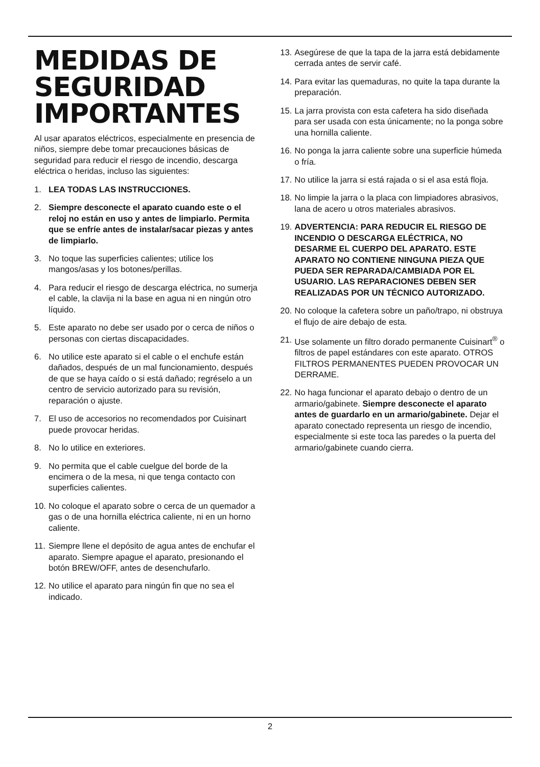MEDIDAS DE SEGURIDAD IMPORTANTES
Al usar aparatos eléctricos, especialmente en presencia de niños, siempre debe tomar precauciones básicas de seguridad para reducir el riesgo de incendio, descarga eléctrica o heridas, incluso las siguientes:
1. LEA TODAS LAS INSTRUCCIONES.
2. Siempre desconecte el aparato cuando este o el reloj no están en uso y antes de limpiarlo. Permita que se enfríe antes de instalar/sacar piezas y antes de limpiarlo.
3. No toque las superficies calientes; utilice los mangos/asas y los botones/perillas.
4. Para reducir el riesgo de descarga eléctrica, no sumerja el cable, la clavija ni la base en agua ni en ningún otro líquido.
5. Este aparato no debe ser usado por o cerca de niños o personas con ciertas discapacidades.
6. No utilice este aparato si el cable o el enchufe están dañados, después de un mal funcionamiento, después de que se haya caído o si está dañado; regréselo a un centro de servicio autorizado para su revisión, reparación o ajuste.
7. El uso de accesorios no recomendados por Cuisinart puede provocar heridas.
8. No lo utilice en exteriores.
9. No permita que el cable cuelgue del borde de la encimera o de la mesa, ni que tenga contacto con superficies calientes.
10. No coloque el aparato sobre o cerca de un quemador a gas o de una hornilla eléctrica caliente, ni en un horno caliente.
11. Siempre llene el depósito de agua antes de enchufar el aparato. Siempre apague el aparato, presionando el botón BREW/OFF, antes de desenchufarlo.
12. No utilice el aparato para ningún fin que no sea el indicado.
13. Asegúrese de que la tapa de la jarra está debidamente cerrada antes de servir café.
14. Para evitar las quemaduras, no quite la tapa durante la preparación.
15. La jarra provista con esta cafetera ha sido diseñada para ser usada con esta únicamente; no la ponga sobre una hornilla caliente.
16. No ponga la jarra caliente sobre una superficie húmeda o fría.
17. No utilice la jarra si está rajada o si el asa está floja.
18. No limpie la jarra o la placa con limpiadores abrasivos, lana de acero u otros materiales abrasivos.
19. ADVERTENCIA: PARA REDUCIR EL RIESGO DE INCENDIO O DESCARGA ELÉCTRICA, NO DESARME EL CUERPO DEL APARATO. ESTE APARATO NO CONTIENE NINGUNA PIEZA QUE PUEDA SER REPARADA/CAMBIADA POR EL USUARIO. LAS REPARACIONES DEBEN SER REALIZADAS POR UN TÉCNICO AUTORIZADO.
20. No coloque la cafetera sobre un paño/trapo, ni obstruya el flujo de aire debajo de esta.
21. Use solamente un filtro dorado permanente Cuisinart<sup>®</sup> o filtros de papel estándares con este aparato. OTROS FILTROS PERMANENTES PUEDEN PROVOCAR UN DERRAME.
22. No haga funcionar el aparato debajo o dentro de un armario/gabinete. Siempre desconecte el aparato antes de guardarlo en un armario/gabinete. Dejar el aparato conectado representa un riesgo de incendio, especialmente si este toca las paredes o la puerta del armario/gabinete cuando cierra.
2